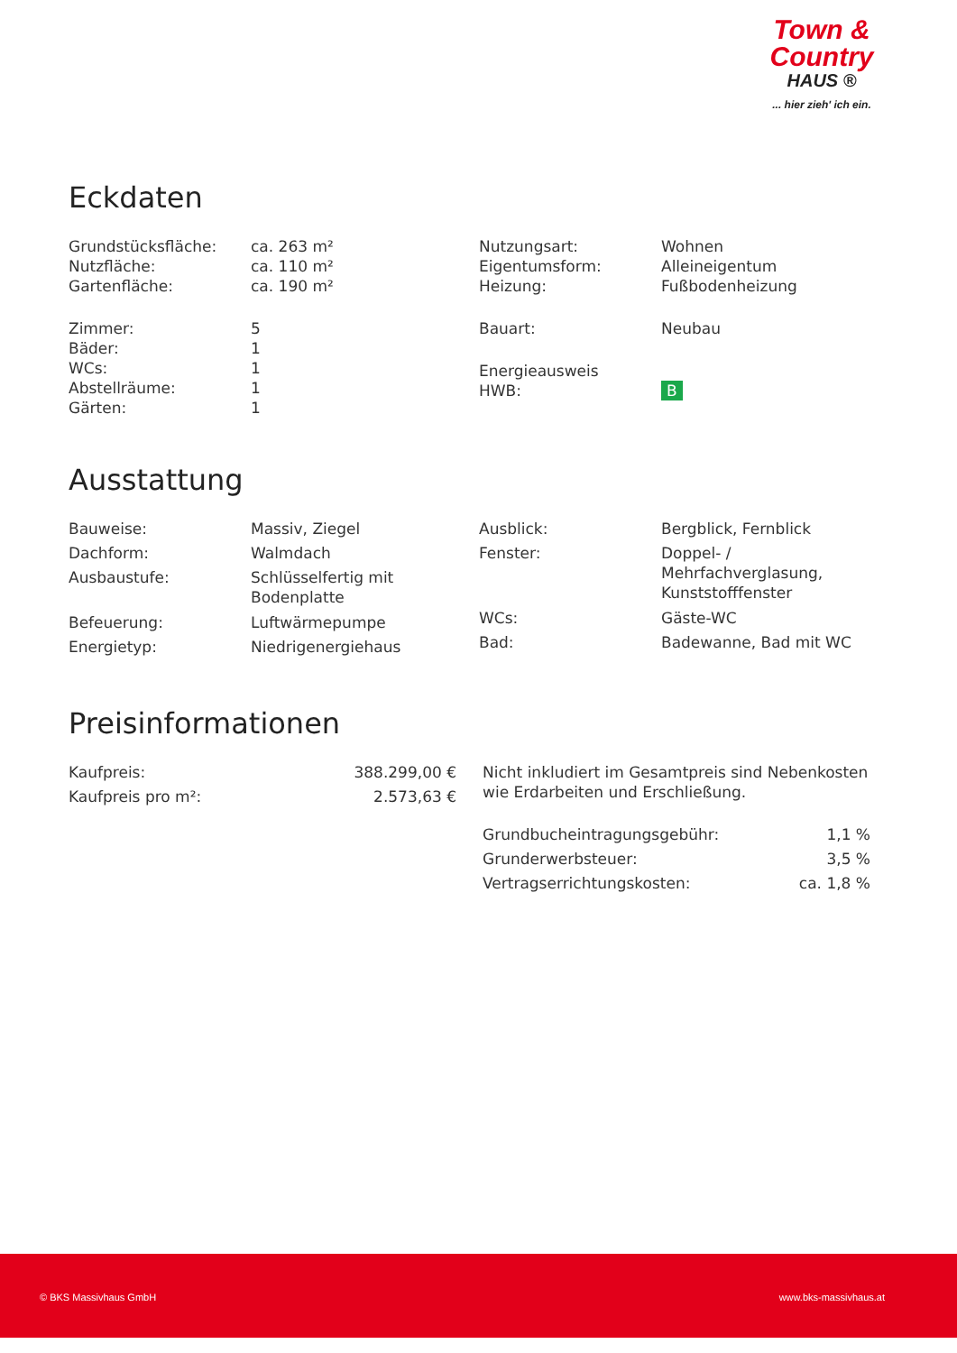Town &
Country
HAUS ®
... hier zieh' ich ein.
Eckdaten
| Grundstücksfläche: | ca. 263 m² |
| Nutzfläche: | ca. 110 m² |
| Gartenfläche: | ca. 190 m² |
| Zimmer: | 5 |
| Bäder: | 1 |
| WCs: | 1 |
| Abstellräume: | 1 |
| Gärten: | 1 |
| Nutzungsart: | Wohnen |
| Eigentumsform: | Alleineigentum |
| Heizung: | Fußbodenheizung |
| Bauart: | Neubau |
| Energieausweis | |
| HWB: | B |
Ausstattung
| Bauweise: | Massiv, Ziegel |
| Dachform: | Walmdach |
| Ausbaustufe: | Schlüsselfertig mit Bodenplatte |
| Befeuerung: | Luftwärmepumpe |
| Energietyp: | Niedrigenergiehaus |
| Ausblick: | Bergblick, Fernblick |
| Fenster: | Doppel- / Mehrfachverglasung, Kunststofffenster |
| WCs: | Gäste-WC |
| Bad: | Badewanne, Bad mit WC |
Preisinformationen
| Kaufpreis: | 388.299,00 € |
| Kaufpreis pro m²: | 2.573,63 € |
Nicht inkludiert im Gesamtpreis sind Nebenkosten wie Erdarbeiten und Erschließung.
| Grundbucheintragungsgebühr: | 1,1 % |
| Grunderwerbsteuer: | 3,5 % |
| Vertragserrichtungskosten: | ca. 1,8 % |
© BKS Massivhaus GmbH www.bks-massivhaus.at